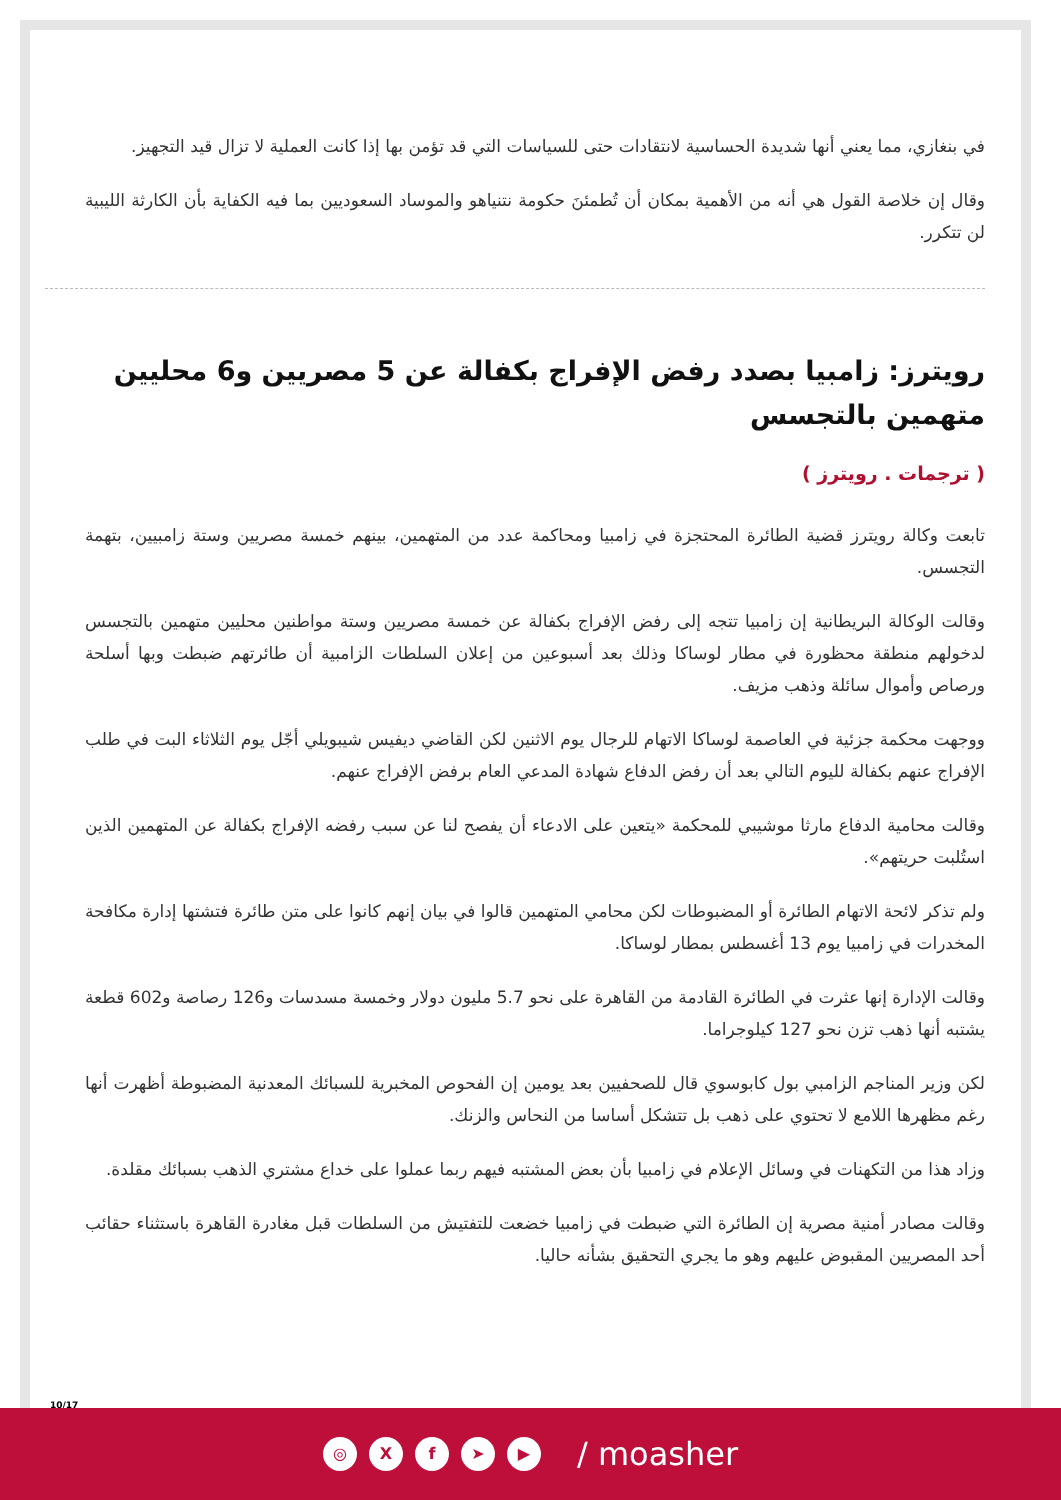في بنغازي، مما يعني أنها شديدة الحساسية لانتقادات حتى للسياسات التي قد تؤمن بها إذا كانت العملية لا تزال قيد التجهيز.
وقال إن خلاصة القول هي أنه من الأهمية بمكان أن تُطمئنَ حكومة نتنياهو والموساد السعوديين بما فيه الكفاية بأن الكارثة الليبية لن تتكرر.
رويترز: زامبيا بصدد رفض الإفراج بكفالة عن 5 مصريين و6 محليين متهمين بالتجسس
( ترجمات . رويترز )
تابعت وكالة رويترز قضية الطائرة المحتجزة في زامبيا ومحاكمة عدد من المتهمين، بينهم خمسة مصريين وستة زامبيين، بتهمة التجسس.
وقالت الوكالة البريطانية إن زامبيا تتجه إلى رفض الإفراج بكفالة عن خمسة مصريين وستة مواطنين محليين متهمين بالتجسس لدخولهم منطقة محظورة في مطار لوساكا وذلك بعد أسبوعين من إعلان السلطات الزامبية أن طائرتهم ضبطت وبها أسلحة ورصاص وأموال سائلة وذهب مزيف.
ووجهت محكمة جزئية في العاصمة لوساكا الاتهام للرجال يوم الاثنين لكن القاضي ديفيس شيبويلي أجّل يوم الثلاثاء البت في طلب الإفراج عنهم بكفالة لليوم التالي بعد أن رفض الدفاع شهادة المدعي العام برفض الإفراج عنهم.
وقالت محامية الدفاع مارثا موشيبي للمحكمة «يتعين على الادعاء أن يفصح لنا عن سبب رفضه الإفراج بكفالة عن المتهمين الذين استُلبت حريتهم».
ولم تذكر لائحة الاتهام الطائرة أو المضبوطات لكن محامي المتهمين قالوا في بيان إنهم كانوا على متن طائرة فتشتها إدارة مكافحة المخدرات في زامبيا يوم 13 أغسطس بمطار لوساكا.
وقالت الإدارة إنها عثرت في الطائرة القادمة من القاهرة على نحو 5.7 مليون دولار وخمسة مسدسات و126 رصاصة و602 قطعة يشتبه أنها ذهب تزن نحو 127 كيلوجراما.
لكن وزير المناجم الزامبي بول كابوسوي قال للصحفيين بعد يومين إن الفحوص المخبرية للسبائك المعدنية المضبوطة أظهرت أنها رغم مظهرها اللامع لا تحتوي على ذهب بل تتشكل أساسا من النحاس والزنك.
وزاد هذا من التكهنات في وسائل الإعلام في زامبيا بأن بعض المشتبه فيهم ربما عملوا على خداع مشتري الذهب بسبائك مقلدة.
وقالت مصادر أمنية مصرية إن الطائرة التي ضبطت في زامبيا خضعت للتفتيش من السلطات قبل مغادرة القاهرة باستثناء حقائب أحد المصريين المقبوض عليهم وهو ما يجري التحقيق بشأنه حاليا.
10/17
◎ X f ➤ ▶
/ moasher